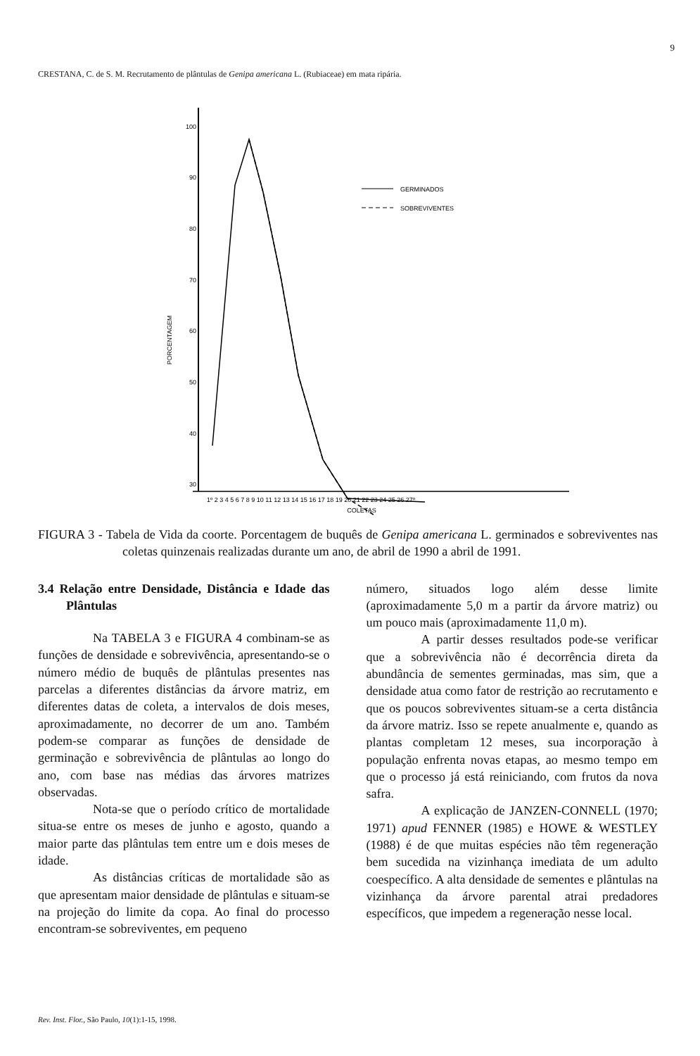9
CRESTANA, C. de S. M. Recrutamento de plântulas de Genipa americana L. (Rubiaceae) em mata ripária.
100
90
80
70
60
50
40
30
PORCENTAGEM
GERMINADOS
SOBREVIVENTES
1º 2 3 4 5 6 7 8 9 10 11 12 13 14 15 16 17 18 19 20 21 22 23 24 25 26 27º
COLETAS
FIGURA 3 - Tabela de Vida da coorte. Porcentagem de buquês de Genipa americana L. germinados e sobreviventes nas coletas quinzenais realizadas durante um ano, de abril de 1990 a abril de 1991.
3.4 Relação entre Densidade, Distância e Idade das Plântulas
Na TABELA 3 e FIGURA 4 combinam-se as funções de densidade e sobrevivência, apresentando-se o número médio de buquês de plântulas presentes nas parcelas a diferentes distâncias da árvore matriz, em diferentes datas de coleta, a intervalos de dois meses, aproximadamente, no decorrer de um ano. Também podem-se comparar as funções de densidade de germinação e sobrevivência de plântulas ao longo do ano, com base nas médias das árvores matrizes observadas.
Nota-se que o período crítico de mortalidade situa-se entre os meses de junho e agosto, quando a maior parte das plântulas tem entre um e dois meses de idade.
As distâncias críticas de mortalidade são as que apresentam maior densidade de plântulas e situam-se na projeção do limite da copa. Ao final do processo encontram-se sobreviventes, em pequeno
número, situados logo além desse limite (aproximadamente 5,0 m a partir da árvore matriz) ou um pouco mais (aproximadamente 11,0 m).
A partir desses resultados pode-se verificar que a sobrevivência não é decorrência direta da abundância de sementes germinadas, mas sim, que a densidade atua como fator de restrição ao recrutamento e que os poucos sobreviventes situam-se a certa distância da árvore matriz. Isso se repete anualmente e, quando as plantas completam 12 meses, sua incorporação à população enfrenta novas etapas, ao mesmo tempo em que o processo já está reiniciando, com frutos da nova safra.
A explicação de JANZEN-CONNELL (1970; 1971) apud FENNER (1985) e HOWE & WESTLEY (1988) é de que muitas espécies não têm regeneração bem sucedida na vizinhança imediata de um adulto coespecífico. A alta densidade de sementes e plântulas na vizinhança da árvore parental atrai predadores específicos, que impedem a regeneração nesse local.
Rev. Inst. Flor., São Paulo, 10(1):1-15, 1998.